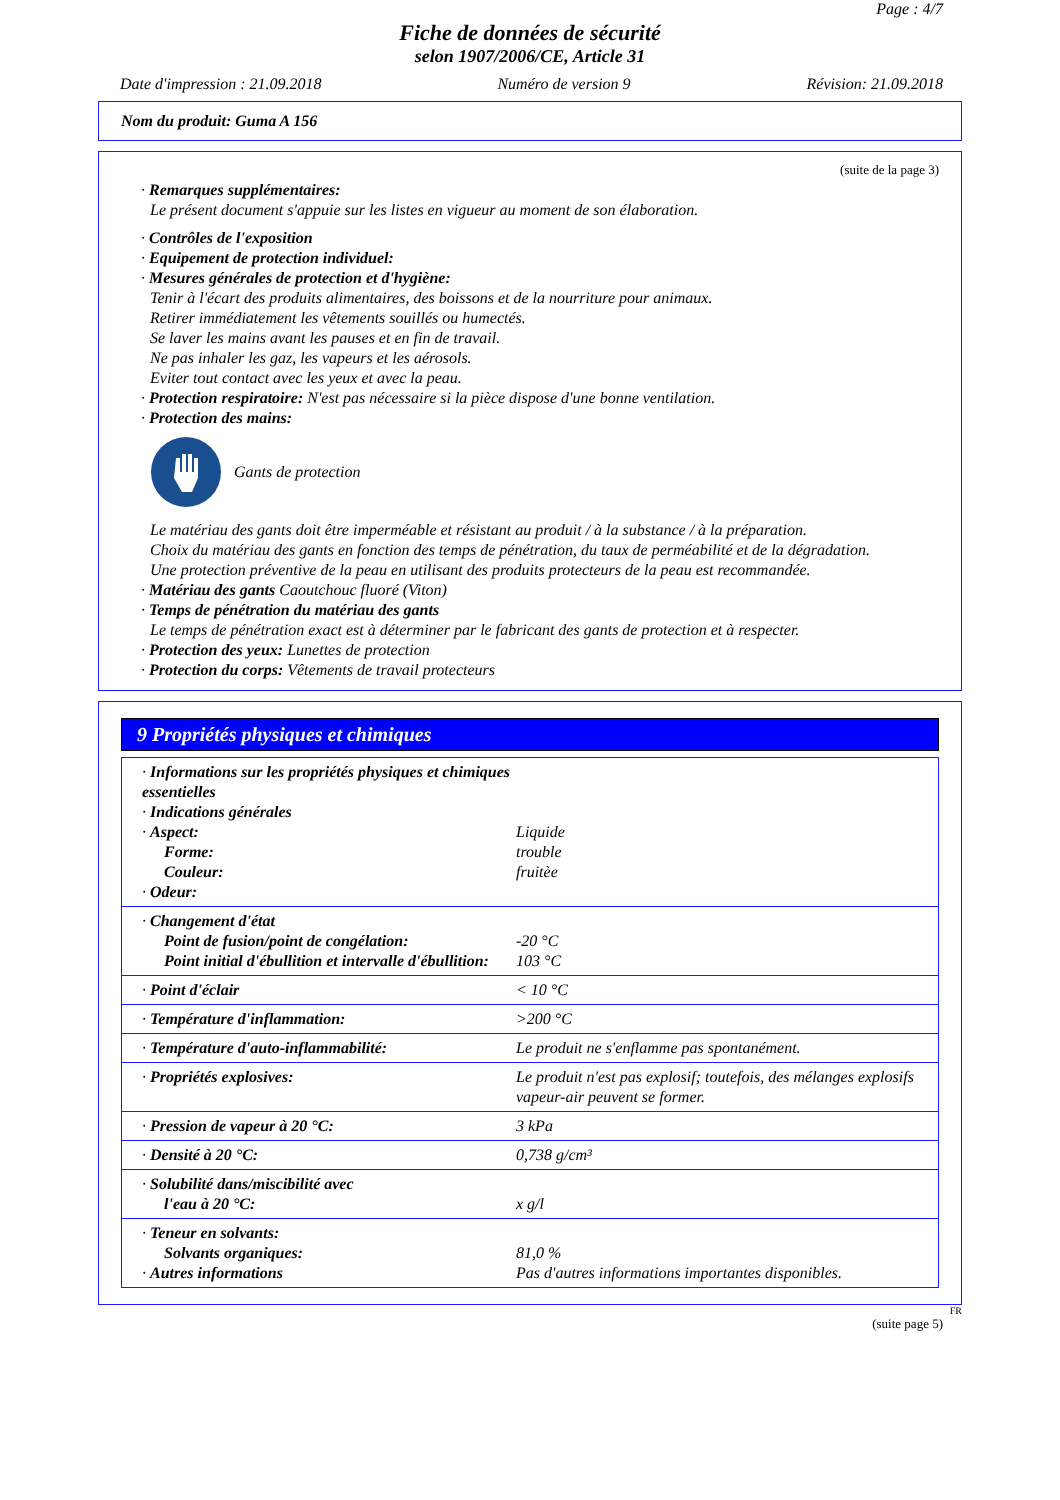Page : 4/7
Fiche de données de sécurité
selon 1907/2006/CE, Article 31
Date d'impression : 21.09.2018 Numéro de version 9 Révision: 21.09.2018
Nom du produit: Guma A 156
(suite de la page 3)
· Remarques supplémentaires:
Le présent document s'appuie sur les listes en vigueur au moment de son élaboration.
· Contrôles de l'exposition
· Equipement de protection individuel:
· Mesures générales de protection et d'hygiène:
Tenir à l'écart des produits alimentaires, des boissons et de la nourriture pour animaux.
Retirer immédiatement les vêtements souillés ou humectés.
Se laver les mains avant les pauses et en fin de travail.
Ne pas inhaler les gaz, les vapeurs et les aérosols.
Eviter tout contact avec les yeux et avec la peau.
· Protection respiratoire: N'est pas nécessaire si la pièce dispose d'une bonne ventilation.
· Protection des mains:
Gants de protection
Le matériau des gants doit être imperméable et résistant au produit / à la substance / à la préparation.
Choix du matériau des gants en fonction des temps de pénétration, du taux de perméabilité et de la dégradation.
Une protection préventive de la peau en utilisant des produits protecteurs de la peau est recommandée.
· Matériau des gants Caoutchouc fluoré (Viton)
· Temps de pénétration du matériau des gants
Le temps de pénétration exact est à déterminer par le fabricant des gants de protection et à respecter.
· Protection des yeux: Lunettes de protection
· Protection du corps: Vêtements de travail protecteurs
9 Propriétés physiques et chimiques
| · Informations sur les propriétés physiques et chimiques essentielles · Indications générales · Aspect: Forme: Couleur: · Odeur: | Liquide trouble fruitèe |
| · Changement d'état Point de fusion/point de congélation: Point initial d'ébullition et intervalle d'ébullition: | -20 °C 103 °C |
| · Point d'éclair | < 10 °C |
| · Température d'inflammation: | >200 °C |
| · Température d'auto-inflammabilité: | Le produit ne s'enflamme pas spontanément. |
| · Propriétés explosives: | Le produit n'est pas explosif; toutefois, des mélanges explosifs vapeur-air peuvent se former. |
| · Pression de vapeur à 20 °C: | 3 kPa |
| · Densité à 20 °C: | 0,738 g/cm³ |
| · Solubilité dans/miscibilité avec l'eau à 20 °C: | x g/l |
| · Teneur en solvants: Solvants organiques: · Autres informations | 81,0 % Pas d'autres informations importantes disponibles. |
FR
(suite page 5)